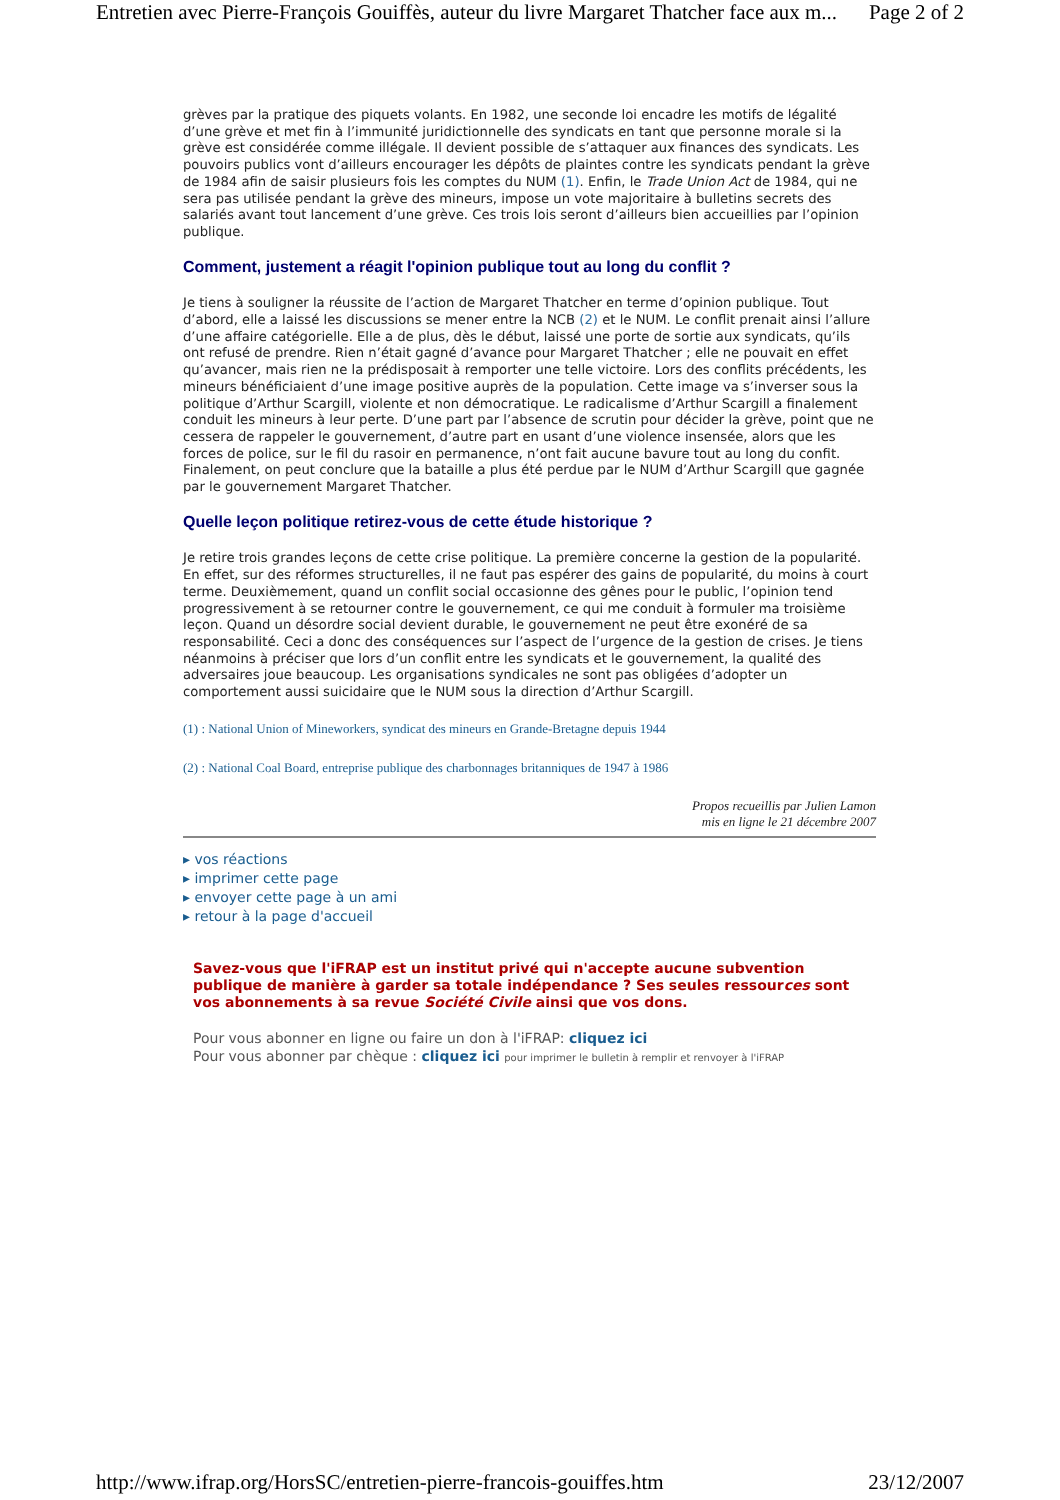Entretien avec Pierre-François Gouiffès, auteur du livre Margaret Thatcher face aux m... Page 2 of 2
grèves par la pratique des piquets volants. En 1982, une seconde loi encadre les motifs de légalité d’une grève et met fin à l’immunité juridictionnelle des syndicats en tant que personne morale si la grève est considérée comme illégale. Il devient possible de s’attaquer aux finances des syndicats. Les pouvoirs publics vont d’ailleurs encourager les dépôts de plaintes contre les syndicats pendant la grève de 1984 afin de saisir plusieurs fois les comptes du NUM (1). Enfin, le Trade Union Act de 1984, qui ne sera pas utilisée pendant la grève des mineurs, impose un vote majoritaire à bulletins secrets des salariés avant tout lancement d’une grève. Ces trois lois seront d’ailleurs bien accueillies par l’opinion publique.
Comment, justement a réagit l'opinion publique tout au long du conflit ?
Je tiens à souligner la réussite de l’action de Margaret Thatcher en terme d’opinion publique. Tout d’abord, elle a laissé les discussions se mener entre la NCB (2) et le NUM. Le conflit prenait ainsi l’allure d’une affaire catégorielle. Elle a de plus, dès le début, laissé une porte de sortie aux syndicats, qu’ils ont refusé de prendre. Rien n’était gagné d’avance pour Margaret Thatcher ; elle ne pouvait en effet qu’avancer, mais rien ne la prédisposait à remporter une telle victoire. Lors des conflits précédents, les mineurs bénéficiaient d’une image positive auprès de la population. Cette image va s’inverser sous la politique d’Arthur Scargill, violente et non démocratique. Le radicalisme d’Arthur Scargill a finalement conduit les mineurs à leur perte. D’une part par l’absence de scrutin pour décider la grève, point que ne cessera de rappeler le gouvernement, d’autre part en usant d’une violence insensée, alors que les forces de police, sur le fil du rasoir en permanence, n’ont fait aucune bavure tout au long du confit. Finalement, on peut conclure que la bataille a plus été perdue par le NUM d’Arthur Scargill que gagnée par le gouvernement Margaret Thatcher.
Quelle leçon politique retirez-vous de cette étude historique ?
Je retire trois grandes leçons de cette crise politique. La première concerne la gestion de la popularité. En effet, sur des réformes structurelles, il ne faut pas espérer des gains de popularité, du moins à court terme. Deuxièmement, quand un conflit social occasionne des gênes pour le public, l’opinion tend progressivement à se retourner contre le gouvernement, ce qui me conduit à formuler ma troisième leçon. Quand un désordre social devient durable, le gouvernement ne peut être exonéré de sa responsabilité. Ceci a donc des conséquences sur l’aspect de l’urgence de la gestion de crises. Je tiens néanmoins à préciser que lors d’un conflit entre les syndicats et le gouvernement, la qualité des adversaires joue beaucoup. Les organisations syndicales ne sont pas obligées d’adopter un comportement aussi suicidaire que le NUM sous la direction d’Arthur Scargill.
(1) : National Union of Mineworkers, syndicat des mineurs en Grande-Bretagne depuis 1944
(2) : National Coal Board, entreprise publique des charbonnages britanniques de 1947 à 1986
Propos recueillis par Julien Lamon
mis en ligne le 21 décembre 2007
▸ vos réactions
▸ imprimer cette page
▸ envoyer cette page à un ami
▸ retour à la page d'accueil
Savez-vous que l'iFRAP est un institut privé qui n'accepte aucune subvention publique de manière à garder sa totale indépendance ? Ses seules ressources sont vos abonnements à sa revue Société Civile ainsi que vos dons.
Pour vous abonner en ligne ou faire un don à l'iFRAP: cliquez ici
Pour vous abonner par chèque : cliquez ici pour imprimer le bulletin à remplir et renvoyer à l'iFRAP
http://www.ifrap.org/HorsSC/entretien-pierre-francois-gouiffes.htm 23/12/2007